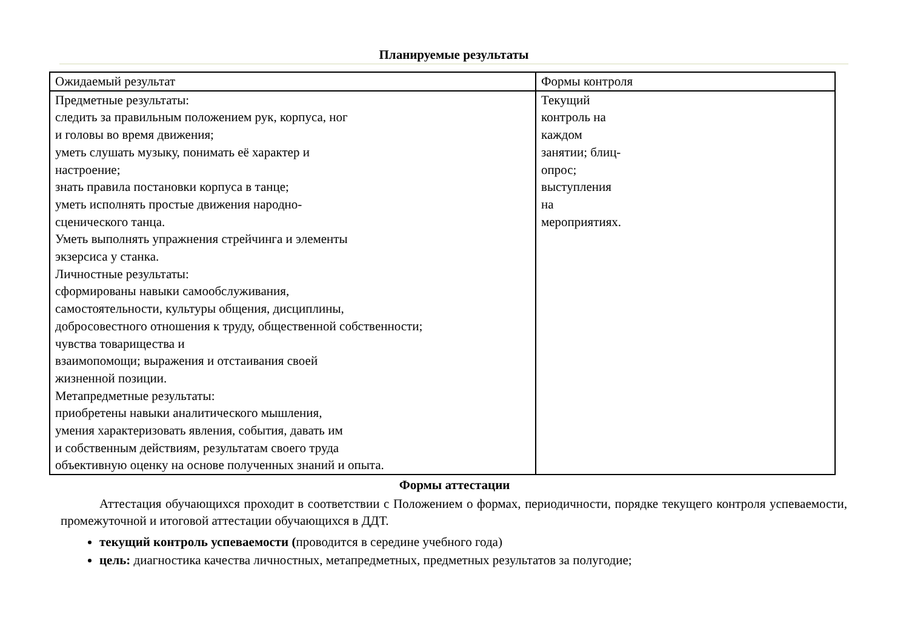Планируемые результаты
| Ожидаемый результат | Формы контроля |
| Предметные результаты: следить за правильным положением рук, корпуса, ног и головы во время движения; уметь слушать музыку, понимать её характер и настроение; знать правила постановки корпуса в танце; уметь исполнять простые движения народно- сценического танца. Уметь выполнять упражнения стрейчинга и элементы экзерсиса у станка. Личностные результаты: сформированы навыки самообслуживания, самостоятельности, культуры общения, дисциплины, добросовестного отношения к труду, общественной собственности; чувства товарищества и взаимопомощи; выражения и отстаивания своей жизненной позиции. Метапредметные результаты: приобретены навыки аналитического мышления, умения характеризовать явления, события, давать им и собственным действиям, результатам своего труда объективную оценку на основе полученных знаний и опыта. | Текущий контроль на каждом занятии; блиц- опрос; выступления на мероприятиях. |
Формы аттестации
Аттестация обучающихся проходит в соответствии с Положением о формах, периодичности, порядке текущего контроля успеваемости, промежуточной и итоговой аттестации обучающихся в ДДТ.
текущий контроль успеваемости (проводится в середине учебного года)
цель: диагностика качества личностных, метапредметных, предметных результатов за полугодие;